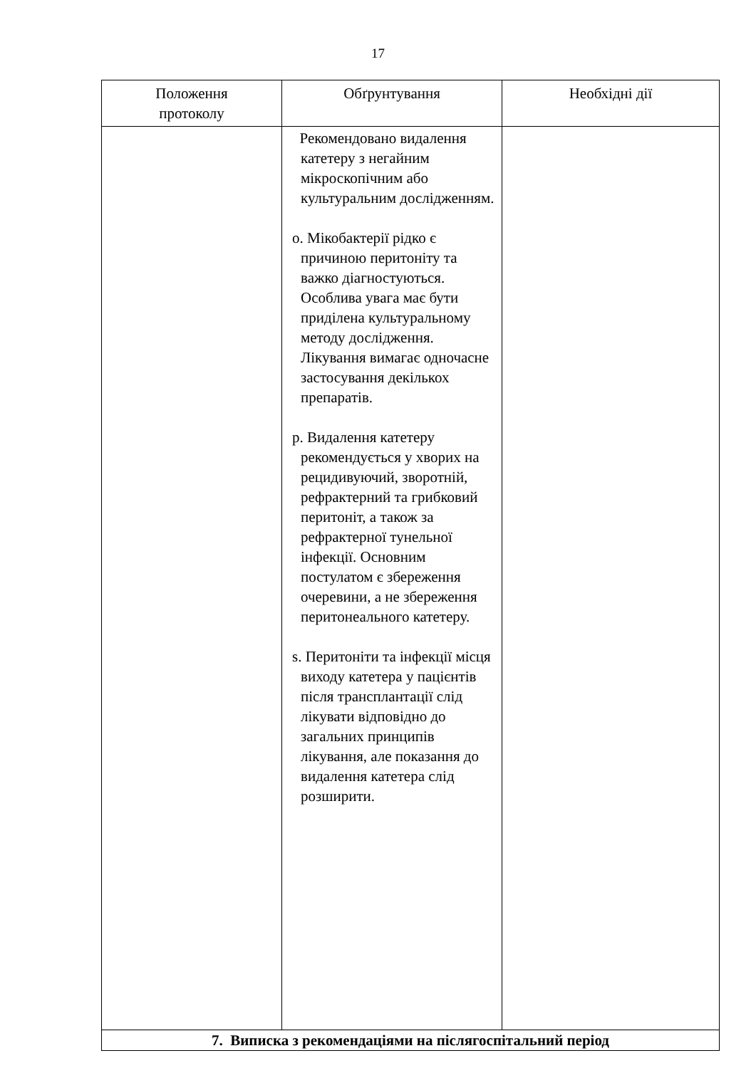17
| Положення протоколу | Обґрунтування | Необхідні дії |
| --- | --- | --- |
| | Рекомендовано видалення катетеру з негайним мікроскопічним або культуральним дослідженням. o. Мікобактерії рідко є причиною перитоніту та важко діагностуються. Особлива увага має бути приділена культуральному методу дослідження. Лікування вимагає одночасне застосування декількох препаратів. p. Видалення катетеру рекомендується у хворих на рецидивуючий, зворотній, рефрактерний та грибковий перитоніт, а також за рефрактерної тунельної інфекції. Основним постулатом є збереження очеревини, а не збереження перитонеального катетеру. s. Перитоніти та інфекції місця виходу катетера у пацієнтів після трансплантації слід лікувати відповідно до загальних принципів лікування, але показання до видалення катетера слід розширити. | |
| 7. Виписка з рекомендаціями на післягоспітальний період | | |